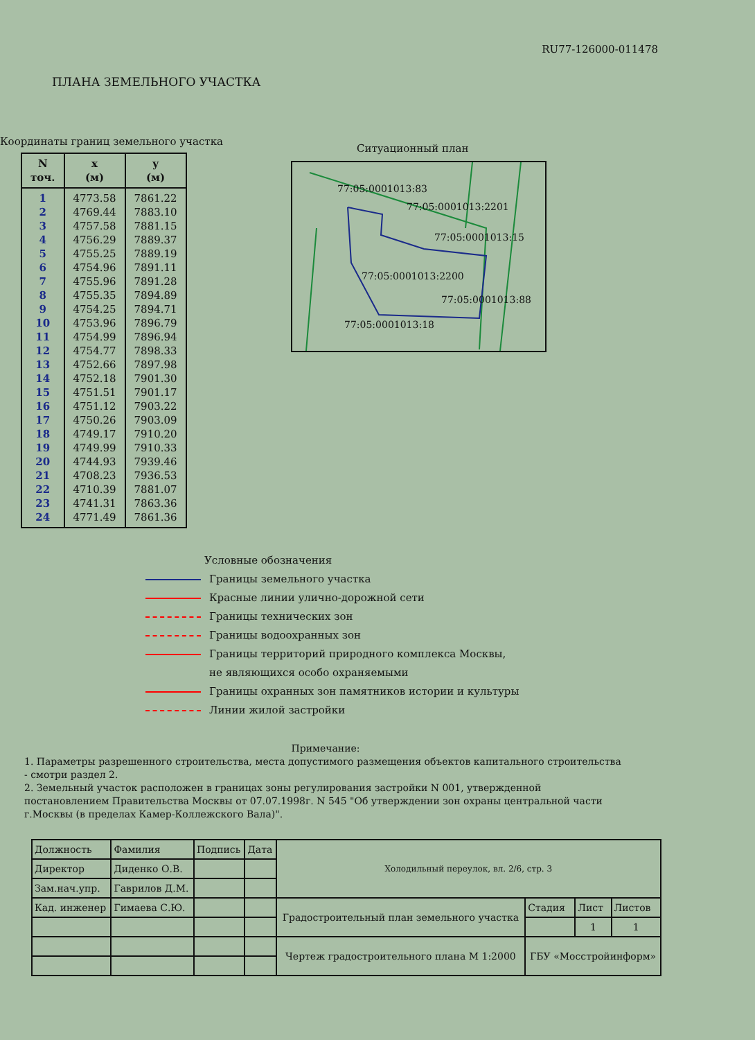RU77-126000-011478
ПЛАНА ЗЕМЕЛЬНОГО УЧАСТКА
Координаты границ земельного участка
| N точ. | x (м) | y (м) |
| --- | --- | --- |
| 1 2 3 4 5 6 7 8 9 10 11 12 13 14 15 16 17 18 19 20 21 22 23 24 | 4773.58 4769.44 4757.58 4756.29 4755.25 4754.96 4755.96 4755.35 4754.25 4753.96 4754.99 4754.77 4752.66 4752.18 4751.51 4751.12 4750.26 4749.17 4749.99 4744.93 4708.23 4710.39 4741.31 4771.49 | 7861.22 7883.10 7881.15 7889.37 7889.19 7891.11 7891.28 7894.89 7894.71 7896.79 7896.94 7898.33 7897.98 7901.30 7901.17 7903.22 7903.09 7910.20 7910.33 7939.46 7936.53 7881.07 7863.36 7861.36 |
Ситуационный план
77:05:0001013:83
77:05:0001013:2201
77:05:0001013:15
77:05:0001013:2200
77:05:0001013:88
77:05:0001013:18
Условные обозначения
Границы земельного участка
Красные линии улично-дорожной сети
Границы технических зон
Границы водоохранных зон
Границы территорий природного комплекса Москвы,
не являющихся особо охраняемыми
Границы охранных зон памятников истории и культуры
Линии жилой застройки
Примечание:
1. Параметры разрешенного строительства, места допустимого размещения объектов капитального строительства - смотри раздел 2.
2. Земельный участок расположен в границах зоны регулирования застройки N 001, утвержденной постановлением Правительства Москвы от 07.07.1998г. N 545 "Об утверждении зон охраны центральной части г.Москвы (в пределах Камер-Коллежского Вала)".
| Должность | Фамилия | Подпись | Дата | Холодильный переулок, вл. 2/6, стр. 3 | | | |
| Директор | Диденко О.В. | | | | | | |
| Зам.нач.упр. | Гаврилов Д.М. | | | | | | |
| Кад. инженер | Гимаева С.Ю. | | | Градостроительный план земельного участка | Стадия | Лист | Листов |
| | | | | | | 1 | 1 |
| | | | | Чертеж градостроительного плана М 1:2000 | ГБУ «Мосстройинформ» | | |